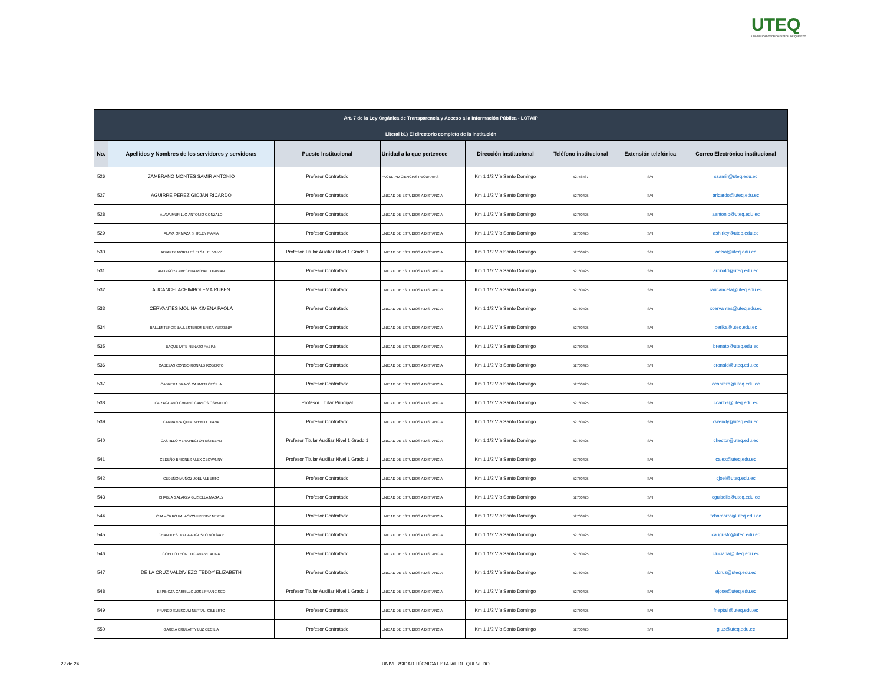UTEQ
UNIVERSIDAD TÉCNICA ESTATAL DE QUEVEDO
| Art. 7 de la Ley Orgánica de Transparencia y Acceso a la Información Pública - LOTAIP | | | | | | | |
| Literal b1) El directorio completo de la institución | | | | | | | |
| No. | Apellidos y Nombres de los servidores y servidoras | Puesto Institucional | Unidad a la que pertenece | Dirección institucional | Teléfono institucional | Extensión telefónica | Correo Electrónico institucional |
| 526 | ZAMBRANO MONTES SAMIR ANTONIO | Profesor Contratado | FACULTAD CIENCIAS PECUARIAS | Km 1 1/2 Vía Santo Domingo | 52758487 | S/N | ssamir@uteq.edu.ec |
| 527 | AGUIRRE PEREZ GIOJAN RICARDO | Profesor Contratado | UNIDAD DE ESTUDIOS A DISTANCIA | Km 1 1/2 Vía Santo Domingo | 52760425 | S/N | aricardo@uteq.edu.ec |
| 528 | ALAVA MURILLO ANTONIO GONZALO | Profesor Contratado | UNIDAD DE ESTUDIOS A DISTANCIA | Km 1 1/2 Vía Santo Domingo | 52760425 | S/N | aantonio@uteq.edu.ec |
| 529 | ALAVA ORMAZA SHIRLEY MARIA | Profesor Contratado | UNIDAD DE ESTUDIOS A DISTANCIA | Km 1 1/2 Vía Santo Domingo | 52760425 | S/N | ashirley@uteq.edu.ec |
| 530 | ALVAREZ MORALES ELSA LEUVANY | Profesor Titular Auxiliar Nivel 1 Grado 1 | UNIDAD DE ESTUDIOS A DISTANCIA | Km 1 1/2 Vía Santo Domingo | 52760425 | S/N | aelsa@uteq.edu.ec |
| 531 | ANDAGOYA ARECHUA RONALD FABIAN | Profesor Contratado | UNIDAD DE ESTUDIOS A DISTANCIA | Km 1 1/2 Vía Santo Domingo | 52760425 | S/N | aronald@uteq.edu.ec |
| 532 | AUCANCELACHIMBOLEMA RUBEN | Profesor Contratado | UNIDAD DE ESTUDIOS A DISTANCIA | Km 1 1/2 Vía Santo Domingo | 52760425 | S/N | raucancela@uteq.edu.ec |
| 533 | CERVANTES MOLINA XIMENA PAOLA | Profesor Contratado | UNIDAD DE ESTUDIOS A DISTANCIA | Km 1 1/2 Vía Santo Domingo | 52760425 | S/N | xcervantes@uteq.edu.ec |
| 534 | BALLESTEROS BALLESTEROS ERIKA YESSENIA | Profesor Contratado | UNIDAD DE ESTUDIOS A DISTANCIA | Km 1 1/2 Vía Santo Domingo | 52760425 | S/N | berika@uteq.edu.ec |
| 535 | BAQUE MITE RENATO FABIAN | Profesor Contratado | UNIDAD DE ESTUDIOS A DISTANCIA | Km 1 1/2 Vía Santo Domingo | 52760425 | S/N | brenato@uteq.edu.ec |
| 536 | CABEZAS CONGO RONALD ROBERTO | Profesor Contratado | UNIDAD DE ESTUDIOS A DISTANCIA | Km 1 1/2 Vía Santo Domingo | 52760425 | S/N | cronald@uteq.edu.ec |
| 537 | CABRERA BRAVO CARMEN CECILIA | Profesor Contratado | UNIDAD DE ESTUDIOS A DISTANCIA | Km 1 1/2 Vía Santo Domingo | 52760425 | S/N | ccabrera@uteq.edu.ec |
| 538 | CAIZAGUANO CHIMBO CARLOS OSWALDO | Profesor Titular Principal | UNIDAD DE ESTUDIOS A DISTANCIA | Km 1 1/2 Vía Santo Domingo | 52760425 | S/N | ccarlos@uteq.edu.ec |
| 539 | CARRANZA QUIMI WENDY DIANA | Profesor Contratado | UNIDAD DE ESTUDIOS A DISTANCIA | Km 1 1/2 Vía Santo Domingo | 52760425 | S/N | cwendy@uteq.edu.ec |
| 540 | CASTILLO VERA HECTOR ESTEBAN | Profesor Titular Auxiliar Nivel 1 Grado 1 | UNIDAD DE ESTUDIOS A DISTANCIA | Km 1 1/2 Vía Santo Domingo | 52760425 | S/N | chector@uteq.edu.ec |
| 541 | CEDEÑO BRIONES ALEX GEOVANNY | Profesor Titular Auxiliar Nivel 1 Grado 1 | UNIDAD DE ESTUDIOS A DISTANCIA | Km 1 1/2 Vía Santo Domingo | 52760425 | S/N | calex@uteq.edu.ec |
| 542 | CEDEÑO MUÑOZ JOEL ALBERTO | Profesor Contratado | UNIDAD DE ESTUDIOS A DISTANCIA | Km 1 1/2 Vía Santo Domingo | 52760425 | S/N | cjoel@uteq.edu.ec |
| 543 | CHABLA GALARZA GUISELLA MAGALY | Profesor Contratado | UNIDAD DE ESTUDIOS A DISTANCIA | Km 1 1/2 Vía Santo Domingo | 52760425 | S/N | cguisella@uteq.edu.ec |
| 544 | CHAMORRO PALACIOS FREDDY NEPTALI | Profesor Contratado | UNIDAD DE ESTUDIOS A DISTANCIA | Km 1 1/2 Vía Santo Domingo | 52760425 | S/N | fchamorro@uteq.edu.ec |
| 545 | CHANDI ESTRADA AUGUSTO BOLÍVAR | Profesor Contratado | UNIDAD DE ESTUDIOS A DISTANCIA | Km 1 1/2 Vía Santo Domingo | 52760425 | S/N | caugusto@uteq.edu.ec |
| 546 | COELLO LEON LUCIANA VITALINA | Profesor Contratado | UNIDAD DE ESTUDIOS A DISTANCIA | Km 1 1/2 Vía Santo Domingo | 52760425 | S/N | cluciana@uteq.edu.ec |
| 547 | DE LA CRUZ VALDIVIEZO TEDDY ELIZABETH | Profesor Contratado | UNIDAD DE ESTUDIOS A DISTANCIA | Km 1 1/2 Vía Santo Domingo | 52760425 | S/N | dcruz@uteq.edu.ec |
| 548 | ESPINOZA CARRILLO JOSE FRANCISCO | Profesor Titular Auxiliar Nivel 1 Grado 1 | UNIDAD DE ESTUDIOS A DISTANCIA | Km 1 1/2 Vía Santo Domingo | 52760425 | S/N | ejose@uteq.edu.ec |
| 549 | FRANCO SUESCUM NEPTALI GILBERTO | Profesor Contratado | UNIDAD DE ESTUDIOS A DISTANCIA | Km 1 1/2 Vía Santo Domingo | 52760425 | S/N | fneptali@uteq.edu.ec |
| 550 | GARCIA CRUZATTY LUZ CECILIA | Profesor Contratado | UNIDAD DE ESTUDIOS A DISTANCIA | Km 1 1/2 Vía Santo Domingo | 52760425 | S/N | gluz@uteq.edu.ec |
22 de 24
UNIVERSIDAD TÉCNICA ESTATAL DE QUEVEDO